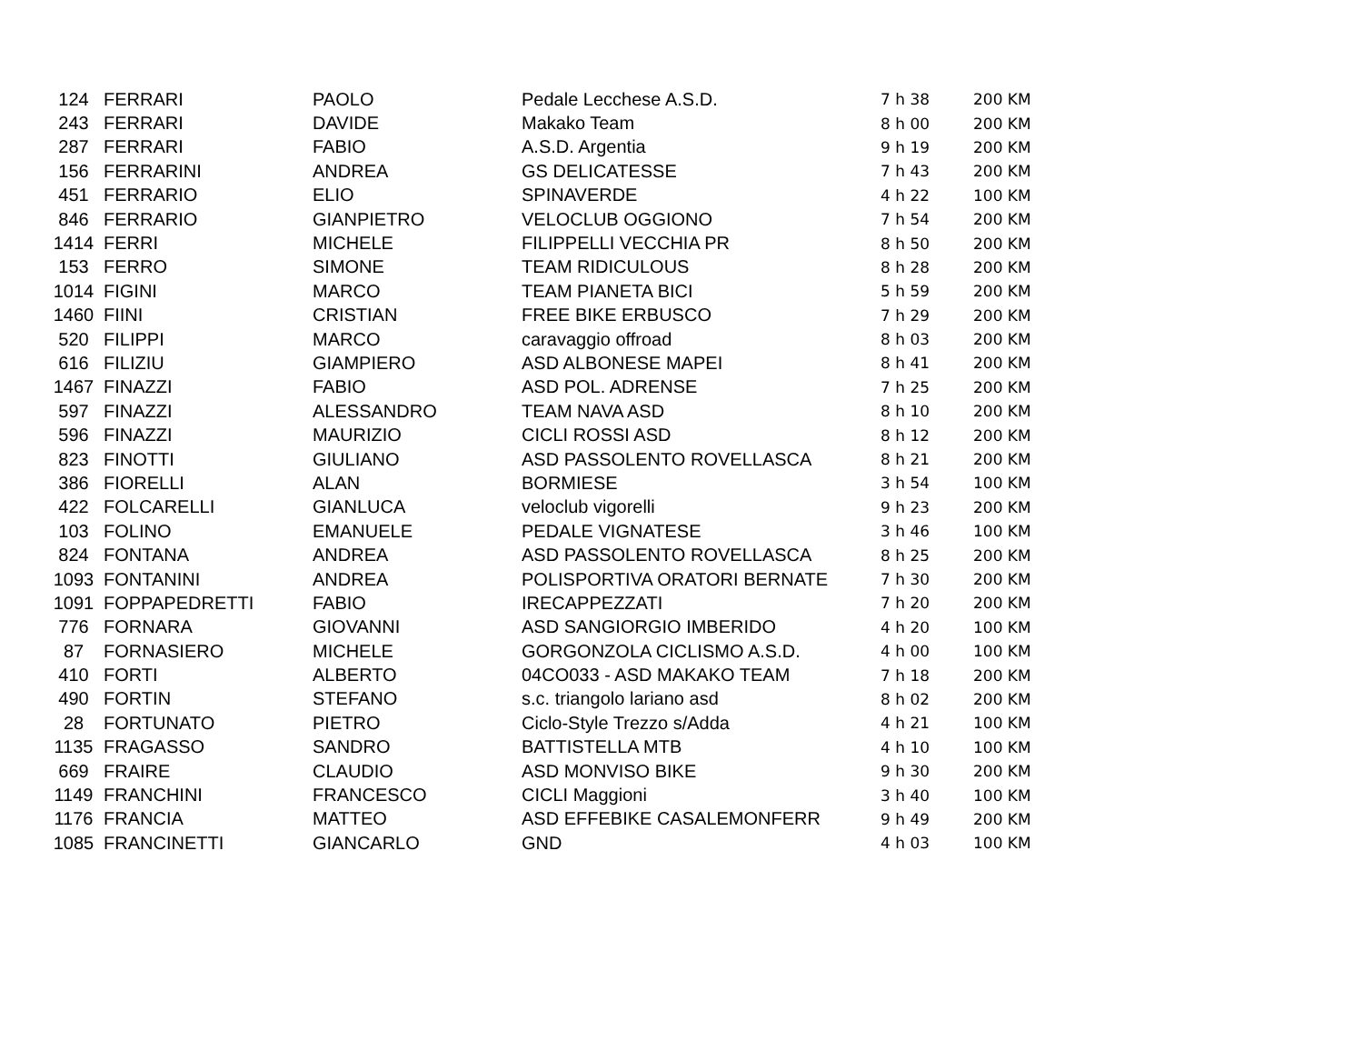| 124 | FERRARI | PAOLO | Pedale Lecchese A.S.D. | 7 h 38 | 200 KM |
| 243 | FERRARI | DAVIDE | Makako Team | 8 h 00 | 200 KM |
| 287 | FERRARI | FABIO | A.S.D. Argentia | 9 h 19 | 200 KM |
| 156 | FERRARINI | ANDREA | GS DELICATESSE | 7 h 43 | 200 KM |
| 451 | FERRARIO | ELIO | SPINAVERDE | 4 h 22 | 100 KM |
| 846 | FERRARIO | GIANPIETRO | VELOCLUB OGGIONO | 7 h 54 | 200 KM |
| 1414 | FERRI | MICHELE | FILIPPELLI VECCHIA PR | 8 h 50 | 200 KM |
| 153 | FERRO | SIMONE | TEAM RIDICULOUS | 8 h 28 | 200 KM |
| 1014 | FIGINI | MARCO | TEAM PIANETA BICI | 5 h 59 | 200 KM |
| 1460 | FIINI | CRISTIAN | FREE BIKE ERBUSCO | 7 h 29 | 200 KM |
| 520 | FILIPPI | MARCO | caravaggio offroad | 8 h 03 | 200 KM |
| 616 | FILIZIU | GIAMPIERO | ASD ALBONESE MAPEI | 8 h 41 | 200 KM |
| 1467 | FINAZZI | FABIO | ASD POL. ADRENSE | 7 h 25 | 200 KM |
| 597 | FINAZZI | ALESSANDRO | TEAM NAVA ASD | 8 h 10 | 200 KM |
| 596 | FINAZZI | MAURIZIO | CICLI ROSSI ASD | 8 h 12 | 200 KM |
| 823 | FINOTTI | GIULIANO | ASD PASSOLENTO ROVELLASCA | 8 h 21 | 200 KM |
| 386 | FIORELLI | ALAN | BORMIESE | 3 h 54 | 100 KM |
| 422 | FOLCARELLI | GIANLUCA | veloclub vigorelli | 9 h 23 | 200 KM |
| 103 | FOLINO | EMANUELE | PEDALE VIGNATESE | 3 h 46 | 100 KM |
| 824 | FONTANA | ANDREA | ASD PASSOLENTO ROVELLASCA | 8 h 25 | 200 KM |
| 1093 | FONTANINI | ANDREA | POLISPORTIVA ORATORI BERNATE | 7 h 30 | 200 KM |
| 1091 | FOPPAPEDRETTI | FABIO | IRECAPPEZZATI | 7 h 20 | 200 KM |
| 776 | FORNARA | GIOVANNI | ASD SANGIORGIO IMBERIDO | 4 h 20 | 100 KM |
| 87 | FORNASIERO | MICHELE | GORGONZOLA CICLISMO A.S.D. | 4 h 00 | 100 KM |
| 410 | FORTI | ALBERTO | 04CO033 - ASD MAKAKO TEAM | 7 h 18 | 200 KM |
| 490 | FORTIN | STEFANO | s.c. triangolo lariano asd | 8 h 02 | 200 KM |
| 28 | FORTUNATO | PIETRO | Ciclo-Style Trezzo s/Adda | 4 h 21 | 100 KM |
| 1135 | FRAGASSO | SANDRO | BATTISTELLA MTB | 4 h 10 | 100 KM |
| 669 | FRAIRE | CLAUDIO | ASD MONVISO BIKE | 9 h 30 | 200 KM |
| 1149 | FRANCHINI | FRANCESCO | CICLI Maggioni | 3 h 40 | 100 KM |
| 1176 | FRANCIA | MATTEO | ASD EFFEBIKE CASALEMONFERR | 9 h 49 | 200 KM |
| 1085 | FRANCINETTI | GIANCARLO | GND | 4 h 03 | 100 KM |